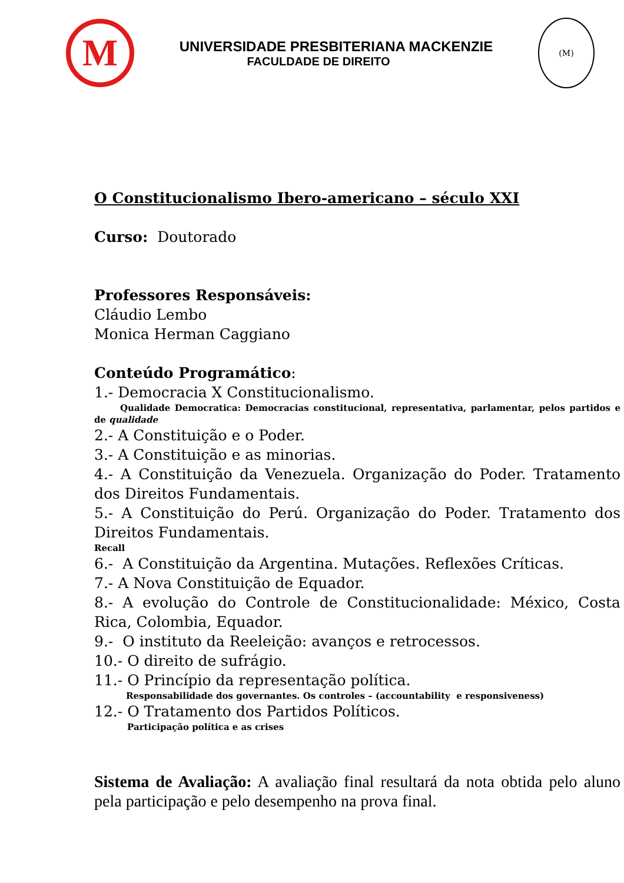M
UNIVERSIDADE PRESBITERIANA MACKENZIE
FACULDADE DE DIREITO
(M)
O Constitucionalismo Ibero-americano – século XXI
Curso: Doutorado
Professores Responsáveis:
Cláudio Lembo
Monica Herman Caggiano
Conteúdo Programático:
1.- Democracia X Constitucionalismo.
Qualidade Democratica: Democracias constitucional, representativa, parlamentar, pelos partidos e de qualidade
2.- A Constituição e o Poder.
3.- A Constituição e as minorias.
4.- A Constituição da Venezuela. Organização do Poder. Tratamento dos Direitos Fundamentais.
5.- A Constituição do Perú. Organização do Poder. Tratamento dos Direitos Fundamentais.
Recall
6.- A Constituição da Argentina. Mutações. Reflexões Críticas.
7.- A Nova Constituição de Equador.
8.- A evolução do Controle de Constitucionalidade: México, Costa Rica, Colombia, Equador.
9.- O instituto da Reeleição: avanços e retrocessos.
10.- O direito de sufrágio.
11.- O Princípio da representação política.
Responsabilidade dos governantes. Os controles – (accountability e responsiveness)
12.- O Tratamento dos Partidos Políticos.
Participação política e as crises
Sistema de Avaliação: A avaliação final resultará da nota obtida pelo aluno pela participação e pelo desempenho na prova final.